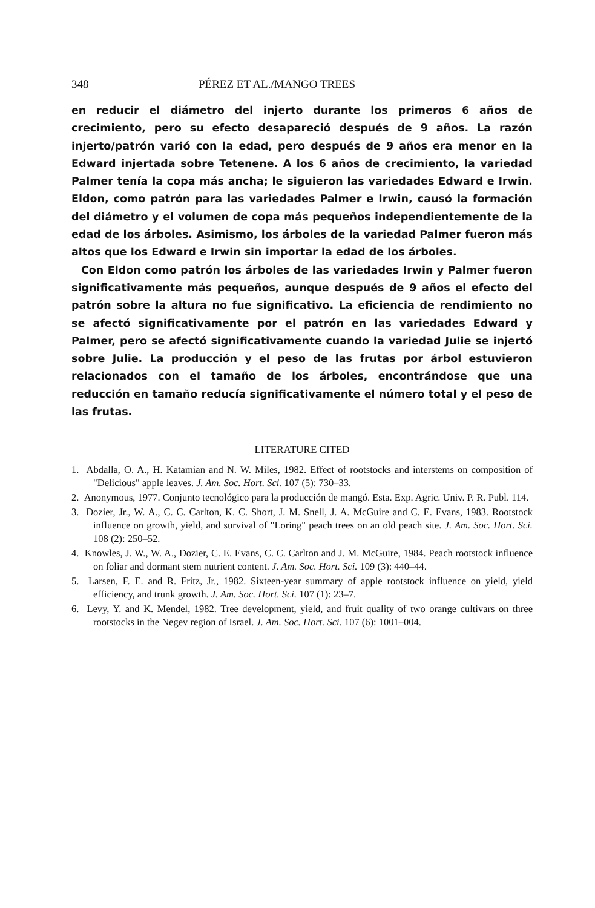348 PÉREZ ET AL./MANGO TREES
en reducir el diámetro del injerto durante los primeros 6 años de crecimiento, pero su efecto desapareció después de 9 años. La razón injerto/patrón varió con la edad, pero después de 9 años era menor en la Edward injertada sobre Tetenene. A los 6 años de crecimiento, la variedad Palmer tenía la copa más ancha; le siguieron las variedades Edward e Irwin. Eldon, como patrón para las variedades Palmer e Irwin, causó la formación del diámetro y el volumen de copa más pequeños independientemente de la edad de los árboles. Asimismo, los árboles de la variedad Palmer fueron más altos que los Edward e Irwin sin importar la edad de los árboles.
Con Eldon como patrón los árboles de las variedades Irwin y Palmer fueron significativamente más pequeños, aunque después de 9 años el efecto del patrón sobre la altura no fue significativo. La eficiencia de rendimiento no se afectó significativamente por el patrón en las variedades Edward y Palmer, pero se afectó significativamente cuando la variedad Julie se injertó sobre Julie. La producción y el peso de las frutas por árbol estuvieron relacionados con el tamaño de los árboles, encontrándose que una reducción en tamaño reducía significativamente el número total y el peso de las frutas.
LITERATURE CITED
1. Abdalla, O. A., H. Katamian and N. W. Miles, 1982. Effect of rootstocks and interstems on composition of "Delicious" apple leaves. J. Am. Soc. Hort. Sci. 107 (5): 730–33.
2. Anonymous, 1977. Conjunto tecnológico para la producción de mangó. Esta. Exp. Agric. Univ. P. R. Publ. 114.
3. Dozier, Jr., W. A., C. C. Carlton, K. C. Short, J. M. Snell, J. A. McGuire and C. E. Evans, 1983. Rootstock influence on growth, yield, and survival of "Loring" peach trees on an old peach site. J. Am. Soc. Hort. Sci. 108 (2): 250–52.
4. Knowles, J. W., W. A., Dozier, C. E. Evans, C. C. Carlton and J. M. McGuire, 1984. Peach rootstock influence on foliar and dormant stem nutrient content. J. Am. Soc. Hort. Sci. 109 (3): 440–44.
5. Larsen, F. E. and R. Fritz, Jr., 1982. Sixteen-year summary of apple rootstock influence on yield, yield efficiency, and trunk growth. J. Am. Soc. Hort. Sci. 107 (1): 23–7.
6. Levy, Y. and K. Mendel, 1982. Tree development, yield, and fruit quality of two orange cultivars on three rootstocks in the Negev region of Israel. J. Am. Soc. Hort. Sci. 107 (6): 1001–004.